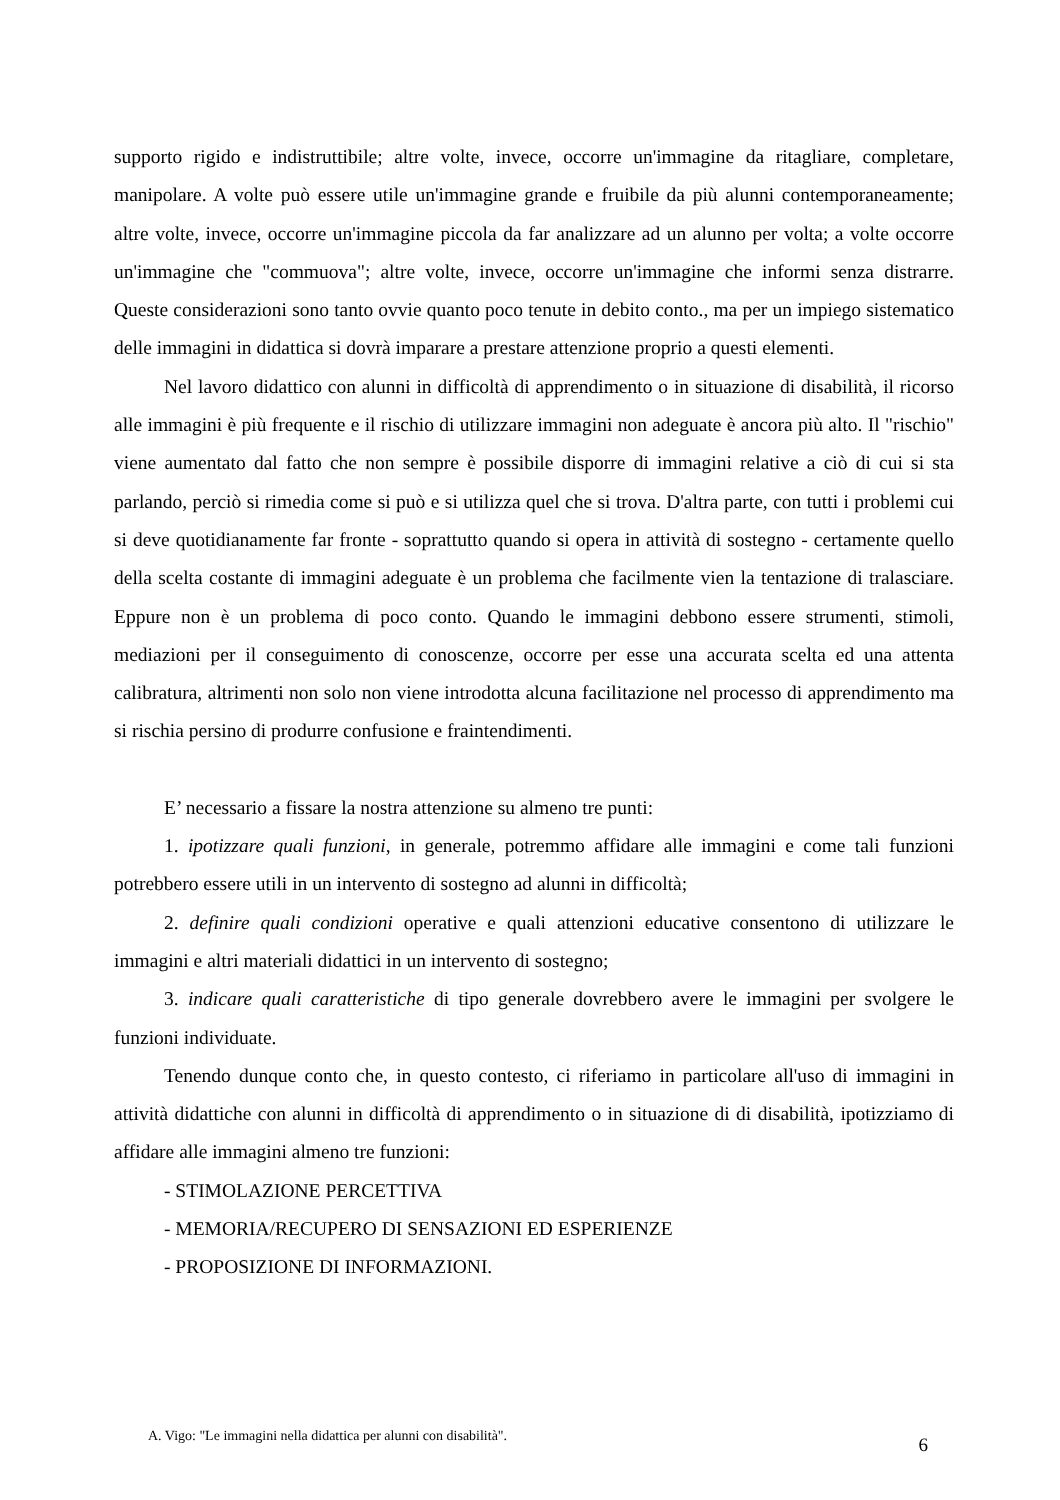supporto rigido e indistruttibile; altre volte, invece, occorre un'immagine da ritagliare, completare, manipolare. A volte può essere utile un'immagine grande e fruibile da più alunni contemporaneamente; altre volte, invece, occorre un'immagine piccola da far analizzare ad un alunno per volta; a volte occorre un'immagine che "commuova"; altre volte, invece, occorre un'immagine che informi senza distrarre. Queste considerazioni sono tanto ovvie quanto poco tenute in debito conto., ma per un impiego sistematico delle immagini in didattica si dovrà imparare a prestare attenzione proprio a questi elementi.
Nel lavoro didattico con alunni in difficoltà di apprendimento o in situazione di disabilità, il ricorso alle immagini è più frequente e il rischio di utilizzare immagini non adeguate è ancora più alto. Il "rischio" viene aumentato dal fatto che non sempre è possibile disporre di immagini relative a ciò di cui si sta parlando, perciò si rimedia come si può e si utilizza quel che si trova. D'altra parte, con tutti i problemi cui si deve quotidianamente far fronte - soprattutto quando si opera in attività di sostegno - certamente quello della scelta costante di immagini adeguate è un problema che facilmente vien la tentazione di tralasciare. Eppure non è un problema di poco conto. Quando le immagini debbono essere strumenti, stimoli, mediazioni per il conseguimento di conoscenze, occorre per esse una accurata scelta ed una attenta calibratura, altrimenti non solo non viene introdotta alcuna facilitazione nel processo di apprendimento ma si rischia persino di produrre confusione e fraintendimenti.
E’ necessario a fissare la nostra attenzione su almeno tre punti:
1. ipotizzare quali funzioni, in generale, potremmo affidare alle immagini e come tali funzioni potrebbero essere utili in un intervento di sostegno ad alunni in difficoltà;
2. definire quali condizioni operative e quali attenzioni educative consentono di utilizzare le immagini e altri materiali didattici in un intervento di sostegno;
3. indicare quali caratteristiche di tipo generale dovrebbero avere le immagini per svolgere le funzioni individuate.
Tenendo dunque conto che, in questo contesto, ci riferiamo in particolare all'uso di immagini in attività didattiche con alunni in difficoltà di apprendimento o in situazione di di disabilità, ipotizziamo di affidare alle immagini almeno tre funzioni:
- STIMOLAZIONE PERCETTIVA
- MEMORIA/RECUPERO DI SENSAZIONI ED ESPERIENZE
- PROPOSIZIONE DI INFORMAZIONI.
A. Vigo: "Le immagini nella didattica per alunni con disabilità". 6